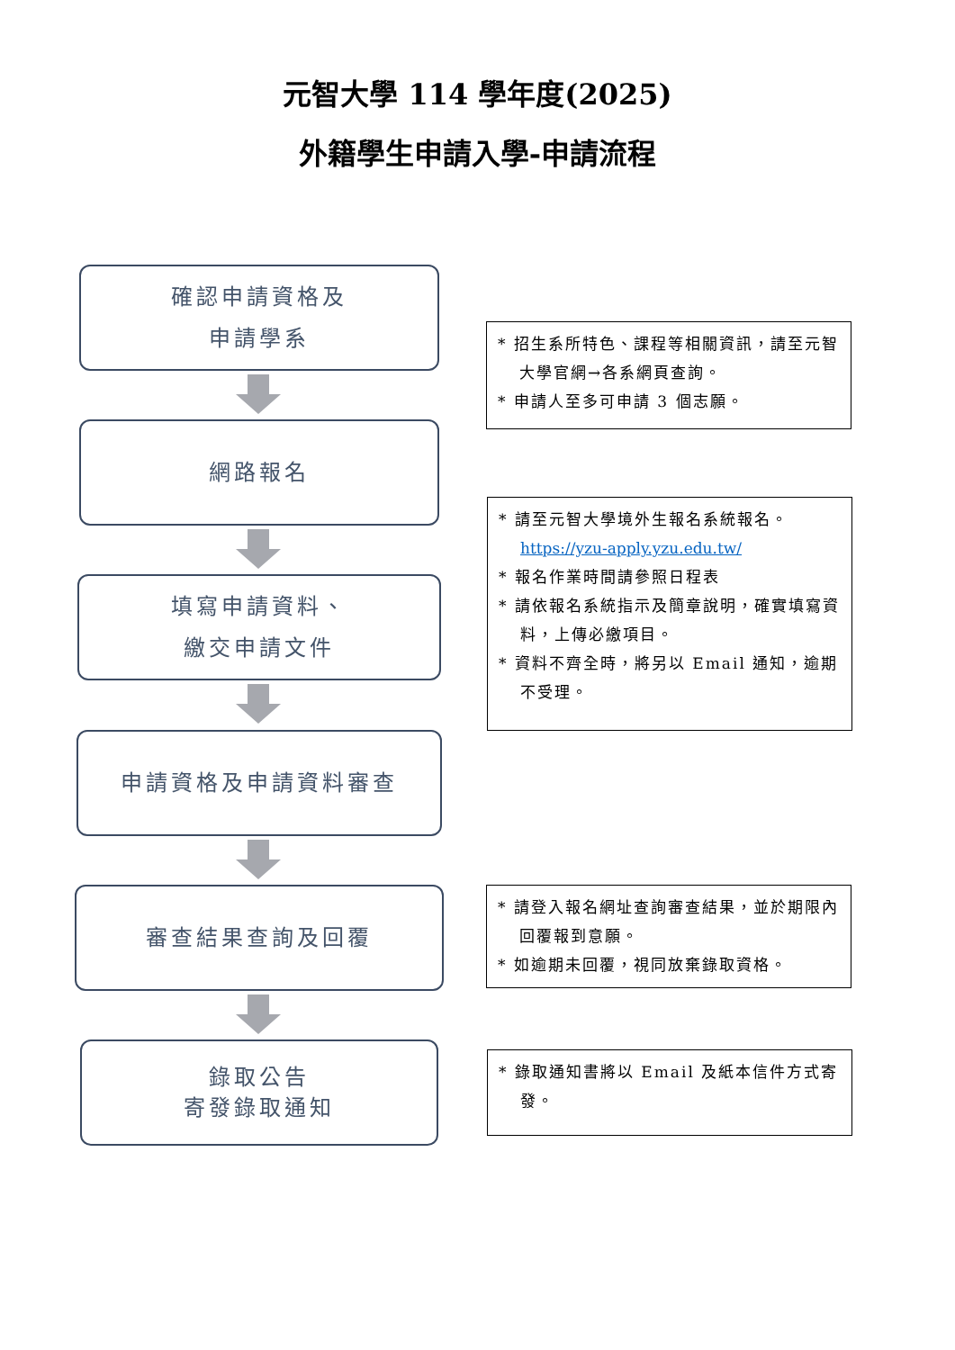元智大學 114 學年度(2025)
外籍學生申請入學-申請流程
確認申請資格及
申請學系
* 招生系所特色、課程等相關資訊，請至元智大學官網→各系網頁查詢。
* 申請人至多可申請 3 個志願。
網路報名
* 請至元智大學境外生報名系統報名。
https://yzu-apply.yzu.edu.tw/
* 報名作業時間請參照日程表
* 請依報名系統指示及簡章說明，確實填寫資料，上傳必繳項目。
* 資料不齊全時，將另以 Email 通知，逾期不受理。
填寫申請資料、
繳交申請文件
申請資格及申請資料審查
審查結果查詢及回覆
* 請登入報名網址查詢審查結果，並於期限內回覆報到意願。
* 如逾期未回覆，視同放棄錄取資格。
錄取公告
寄發錄取通知
* 錄取通知書將以 Email 及紙本信件方式寄發。